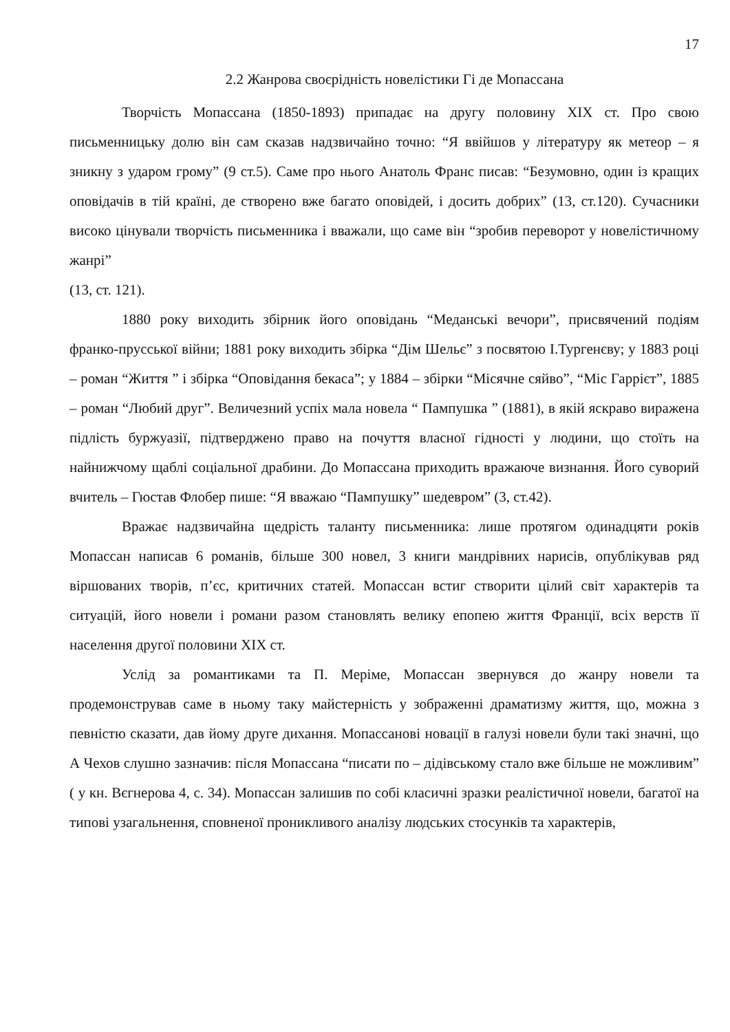17
2.2 Жанрова своєрідність новелістики Гі де Мопассана
Творчість Мопассана (1850-1893) припадає на другу половину XIX ст. Про свою письменницьку долю він сам сказав надзвичайно точно: “Я ввійшов у літературу як метеор – я зникну з ударом грому” (9 ст.5). Саме про нього Анатоль Франс писав: “Безумовно, один із кращих оповідачів в тій країні, де створено вже багато оповідей, і досить добрих” (13, ст.120). Сучасники високо цінували творчість письменника і вважали, що саме він “зробив переворот у новелістичному жанрі”
(13, ст. 121).
1880 року виходить збірник його оповідань “Меданські вечори”, присвячений подіям франко-прусської війни; 1881 року виходить збірка “Дім Шельє” з посвятою І.Тургенєву; у 1883 році – роман “Життя ” і збірка “Оповідання бекаса”; у 1884 – збірки “Місячне сяйво”, “Міс Гаррієт”, 1885 – роман “Любий друг”. Величезний успіх мала новела “ Пампушка ” (1881), в якій яскраво виражена підлість буржуазії, підтверджено право на почуття власної гідності у людини, що стоїть на найнижчому щаблі соціальної драбини. До Мопассана приходить вражаюче визнання. Його суворий вчитель – Гюстав Флобер пише: “Я вважаю “Пампушку” шедевром” (3, ст.42).
Вражає надзвичайна щедрість таланту письменника: лише протягом одинадцяти років Мопассан написав 6 романів, більше 300 новел, 3 книги мандрівних нарисів, опублікував ряд віршованих творів, п’єс, критичних статей. Мопассан встиг створити цілий світ характерів та ситуацій, його новели і романи разом становлять велику епопею життя Франції, всіх верств її населення другої половини XIX ст.
Услід за романтиками та П. Меріме, Мопассан звернувся до жанру новели та продемонстрував саме в ньому таку майстерність у зображенні драматизму життя, що, можна з певністю сказати, дав йому друге дихання. Мопассанові новації в галузі новели були такі значні, що А Чехов слушно зазначив: після Мопассана “писати по – дідівському стало вже більше не можливим” ( у кн. Вєгнерова 4, с. 34). Мопассан залишив по собі класичні зразки реалістичної новели, багатої на типові узагальнення, сповненої проникливого аналізу людських стосунків та характерів,